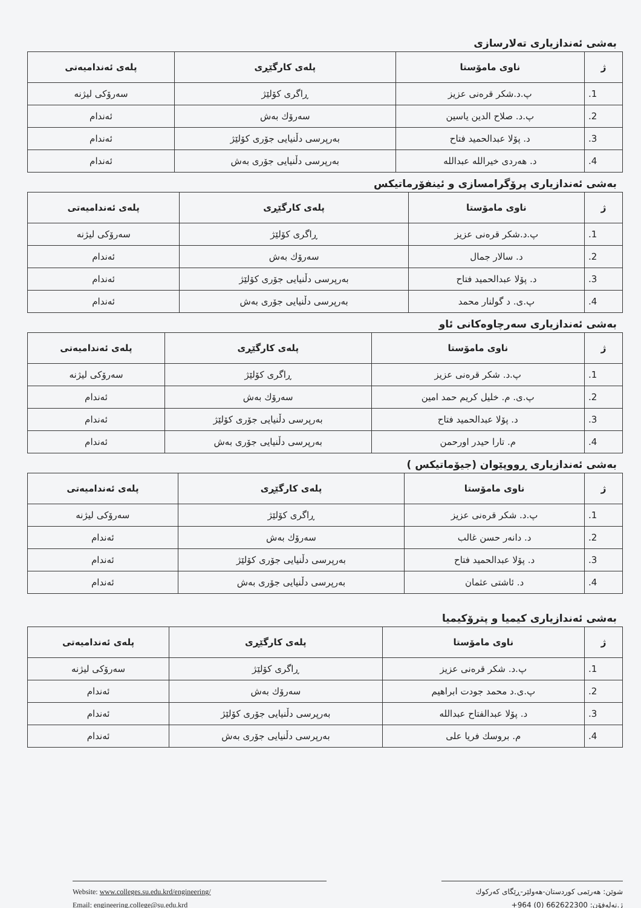بەشی ئەندازیاری تەلارسازی
| ژ | ناوی مامۆستا | پلەی کارگێڕی | پلەی ئەندامیەتی |
| --- | --- | --- | --- |
| 1. | پ.د.شکر قرەنی عزیز | ڕاگری کۆلێژ | سەرۆکی لیژنە |
| 2. | پ.د. صلاح الدین یاسین | سەرۆك بەش | ئەندام |
| 3. | د. پۆلا عبدالحمید فتاح | بەرپرسی دڵنیایی جۆری کۆلێژ | ئەندام |
| 4. | د. هەردی خیرالله عبدالله | بەرپرسی دڵنیایی جۆری بەش | ئەندام |
بەشی ئەندازیاری پرۆگرامسازی و ئینفۆرماتیکس
| ژ | ناوی مامۆستا | پلەی کارگێڕی | پلەی ئەندامیەتی |
| --- | --- | --- | --- |
| 1. | پ.د.شکر قرەنی عزیز | ڕاگری کۆلێژ | سەرۆکی لیژنە |
| 2. | د. سالار جمال | سەرۆك بەش | ئەندام |
| 3. | د. پۆلا عبدالحمید فتاح | بەرپرسی دڵنیایی جۆری کۆلێژ | ئەندام |
| 4. | پ.ی. د گولنار محمد | بەرپرسی دڵنیایی جۆری بەش | ئەندام |
بەشی ئەندازیاری سەرچاوەکانی ئاو
| ژ | ناوی مامۆستا | پلەی کارگێڕی | پلەی ئەندامیەتی |
| --- | --- | --- | --- |
| 1. | پ.د. شکر قرەنی عزیز | ڕاگری کۆلێژ | سەرۆکی لیژنە |
| 2. | پ.ی. م. خلیل کریم حمد امین | سەرۆك بەش | ئەندام |
| 3. | د. پۆلا عبدالحمید فتاح | بەرپرسی دڵنیایی جۆری کۆلێژ | ئەندام |
| 4. | م. تارا حیدر اورحمن | بەرپرسی دڵنیایی جۆری بەش | ئەندام |
بەشی ئەندازیاری ڕووپێوان (جیۆماتیکس )
| ژ | ناوی مامۆستا | پلەی کارگێڕی | پلەی ئەندامیەتی |
| --- | --- | --- | --- |
| 1. | پ.د. شکر قرەنی عزیز | ڕاگری کۆلێژ | سەرۆکی لیژنە |
| 2. | د. دانەر حسن غالب | سەرۆك بەش | ئەندام |
| 3. | د. پۆلا عبدالحمید فتاح | بەرپرسی دڵنیایی جۆری کۆلێژ | ئەندام |
| 4. | د. ئاشتی عثمان | بەرپرسی دڵنیایی جۆری بەش | ئەندام |
بەشی ئەندازیاری کیمیا و پترۆکیمیا
| ژ | ناوی مامۆستا | پلەی کارگێڕی | پلەی ئەندامیەتی |
| --- | --- | --- | --- |
| 1. | پ.د. شکر قرەنی عزیز | ڕاگری کۆلێژ | سەرۆکی لیژنە |
| 2. | پ.ی.د محمد جودت ابراهیم | سەرۆك بەش | ئەندام |
| 3. | د. پۆلا عبدالفتاح عبدالله | بەرپرسی دڵنیایی جۆری کۆلێژ | ئەندام |
| 4. | م. بروسك فریا علی | بەرپرسی دڵنیایی جۆری بەش | ئەندام |
Website: www.colleges.su.edu.krd/engineering/
Email: engineering.college@su.edu.krd
شوێن: هەرێمی کوردستان-هەولێر-ڕێگای کەرکوك
ژ.تەلەفۆن: 662622300 (0) 964+